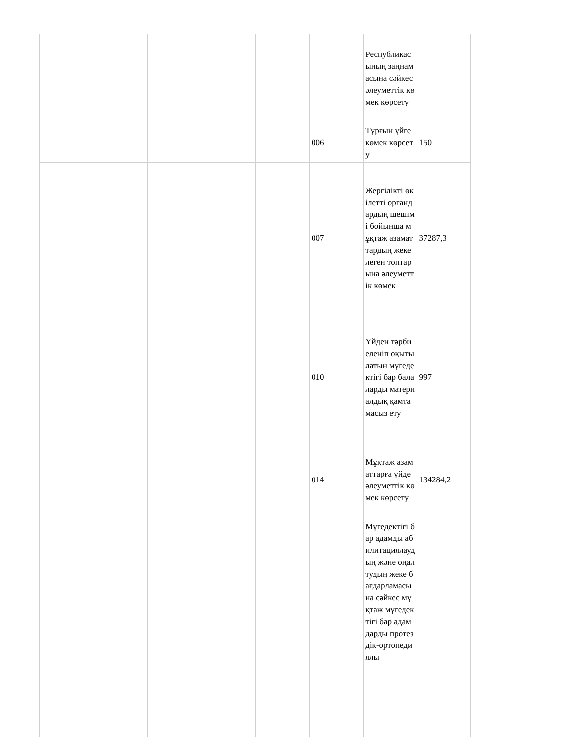| | | | | Республикасының заңнамасына сәйкес әлеуметтік көмек көрсету | |
| | | | 006 | Тұрғын үйге көмек көрсету | 150 |
| | | | 007 | Жергілікті өкілетті органдардың шешімі бойынша мұқтаж азаматтардың жекелеген топтарына әлеуметтік көмек | 37287,3 |
| | | | 010 | Үйден тәрбиеленіп оқытылатын мүгедектігі бар балаларды материалдық қамтамасыз ету | 997 |
| | | | 014 | Мұқтаж азаматтарға үйде әлеуметтік көмек көрсету | 134284,2 |
| | | | | Мүгедектігі бар адамды абилитациялаудың және оңалтудың жеке бағдарламасына сәйкес мұқтаж мүгедектігі бар адамдарды протездік-ортопедиялы | |